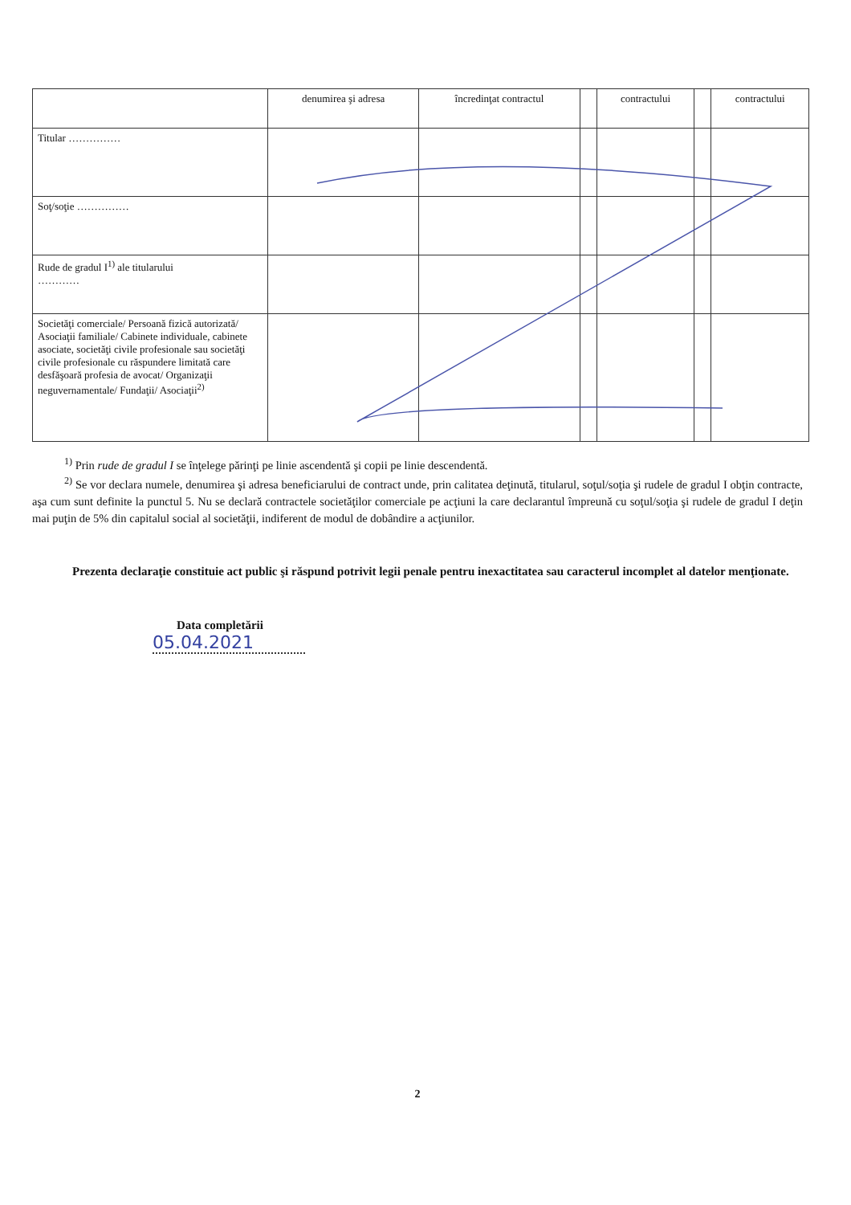| | denumirea şi adresa | încredinţat contractul | | contractului | | contractului |
| --- | --- | --- | --- | --- | --- | --- |
| Titular …………… | | | | | | |
| Soţ/soţie …………… | | | | | | |
| Rude de gradul I<sup>1)</sup> ale titularului ………… | | | | | | |
| Societăţi comerciale/ Persoană fizică autorizată/ Asociaţii familiale/ Cabinete individuale, cabinete asociate, societăţi civile profesionale sau societăţi civile profesionale cu răspundere limitată care desfăşoară profesia de avocat/ Organizaţii neguvernamentale/ Fundaţii/ Asociaţii<sup>2)</sup> | | | | | | |
<sup>1)</sup> Prin rude de gradul I se înţelege părinţi pe linie ascendentă şi copii pe linie descendentă.
<sup>2)</sup> Se vor declara numele, denumirea şi adresa beneficiarului de contract unde, prin calitatea deţinută, titularul, soţul/soţia şi rudele de gradul I obţin contracte, aşa cum sunt definite la punctul 5. Nu se declară contractele societăţilor comerciale pe acţiuni la care declarantul împreună cu soţul/soţia şi rudele de gradul I deţin mai puţin de 5% din capitalul social al societăţii, indiferent de modul de dobândire a acţiunilor.
Prezenta declaraţie constituie act public şi răspund potrivit legii penale pentru inexactitatea sau caracterul incomplet al datelor menţionate.
Data completării
05.04.2021
2